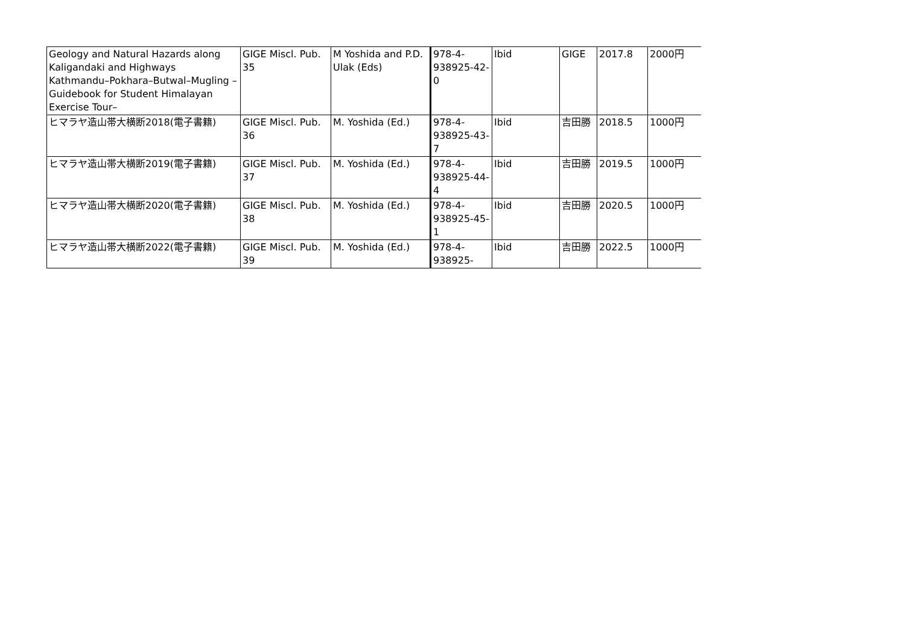| Geology and Natural Hazards along Kaligandaki and Highways Kathmandu–Pokhara–Butwal–Mugling –Guidebook for Student Himalayan Exercise Tour– | GIGE Miscl. Pub. 35 | M Yoshida and P.D. Ulak (Eds) | 978-4-938925-42-0 | Ibid | GIGE | 2017.8 | 2000円 |
| ヒマラヤ造山帯大横断2018(電子書籍) | GIGE Miscl. Pub. 36 | M. Yoshida (Ed.) | 978-4-938925-43-7 | Ibid | 吉田勝 | 2018.5 | 1000円 |
| ヒマラヤ造山帯大横断2019(電子書籍) | GIGE Miscl. Pub. 37 | M. Yoshida (Ed.) | 978-4-938925-44-4 | Ibid | 吉田勝 | 2019.5 | 1000円 |
| ヒマラヤ造山帯大横断2020(電子書籍) | GIGE Miscl. Pub. 38 | M. Yoshida (Ed.) | 978-4-938925-45-1 | Ibid | 吉田勝 | 2020.5 | 1000円 |
| ヒマラヤ造山帯大横断2022(電子書籍) | GIGE Miscl. Pub. 39 | M. Yoshida (Ed.) | 978-4-938925- | Ibid | 吉田勝 | 2022.5 | 1000円 |